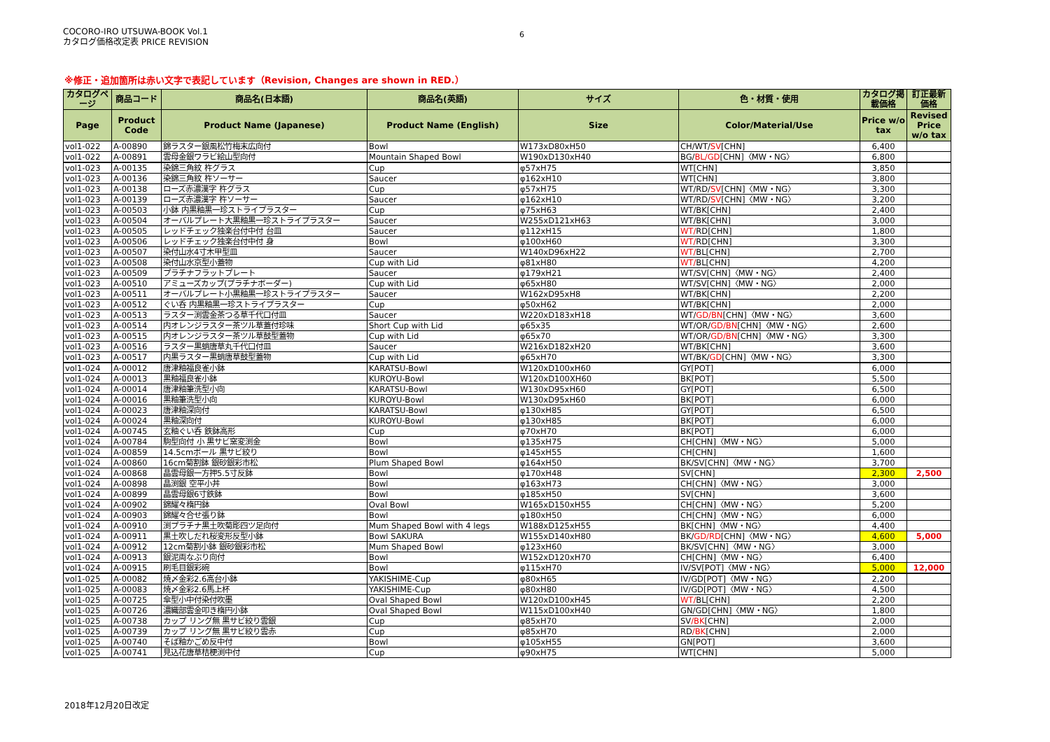COCORO-IRO UTSUWA-BOOK Vol.1
カタログ価格改定表 PRICE REVISION
6
※修正・追加箇所は赤い文字で表記しています（Revision, Changes are shown in RED.）
| カタログページ | 商品コード | 商品名(日本語) | 商品名(英語) | サイズ | 色・材質・使用 | カタログ掲載価格 | 訂正最新価格 |
| --- | --- | --- | --- | --- | --- | --- | --- |
| Page | Product Code | Product Name (Japanese) | Product Name (English) | Size | Color/Material/Use | Price w/o tax | Revised Price w/o tax |
| vol1-022 | A-00890 | 錦ラスター銀風松竹梅末広向付 | Bowl | W173xD80xH50 | CH/WT/ SV [CHN] | 6,400 | |
| vol1-022 | A-00891 | 雲母金銀ワラビ絵山型向付 | Mountain Shaped Bowl | W190xD130xH40 | BG/ BL/GD [CHN]〈MW・NG〉 | 6,800 | |
| vol1-023 | A-00135 | 染錦三角紋 杵グラス | Cup | φ57xH75 | WT[CHN] | 3,850 | |
| vol1-023 | A-00136 | 染錦三角紋 杵ソーサー | Saucer | φ162xH10 | WT[CHN] | 3,800 | |
| vol1-023 | A-00138 | ローズ赤濃漢字 杵グラス | Cup | φ57xH75 | WT/RD/ SV [CHN]〈MW・NG〉 | 3,300 | |
| vol1-023 | A-00139 | ローズ赤濃漢字 杵ソーサー | Saucer | φ162xH10 | WT/RD/ SV [CHN]〈MW・NG〉 | 3,200 | |
| vol1-023 | A-00503 | 小鉢 内黒釉黒一珍ストライプラスター | Cup | φ75xH63 | WT/BK[CHN] | 2,400 | |
| vol1-023 | A-00504 | オーバルプレート大黒釉黒一珍ストライプラスター | Saucer | W255xD121xH63 | WT/BK[CHN] | 3,000 | |
| vol1-023 | A-00505 | レッドチェック独楽台付中付 台皿 | Saucer | φ112xH15 | WT/ RD[CHN] | 1,800 | |
| vol1-023 | A-00506 | レッドチェック独楽台付中付 身 | Bowl | φ100xH60 | WT/ RD[CHN] | 3,300 | |
| vol1-023 | A-00507 | 染付山水4寸木甲型皿 | Saucer | W140xD96xH22 | WT/ BL[CHN] | 2,700 | |
| vol1-023 | A-00508 | 染付山水京型小蓋物 | Cup with Lid | φ81xH80 | WT/ BL[CHN] | 4,200 | |
| vol1-023 | A-00509 | プラチナフラットプレート | Saucer | φ179xH21 | WT/SV[CHN]〈MW・NG〉 | 2,400 | |
| vol1-023 | A-00510 | アミューズカップ(プラチナボーダー) | Cup with Lid | φ65xH80 | WT/SV[CHN]〈MW・NG〉 | 2,000 | |
| vol1-023 | A-00511 | オーバルプレート小黒釉黒一珍ストライプラスター | Saucer | W162xD95xH8 | WT/BK[CHN] | 2,200 | |
| vol1-023 | A-00512 | ぐい呑 内黒釉黒一珍ストライプラスター | Cup | φ50xH62 | WT/BK[CHN] | 2,000 | |
| vol1-023 | A-00513 | ラスター渕雲金茶つる草千代口付皿 | Saucer | W220xD183xH18 | WT/ GD/BN [CHN]〈MW・NG〉 | 3,600 | |
| vol1-023 | A-00514 | 内オレンジラスター茶ツル草蓋付珍味 | Short Cup with Lid | φ65x35 | WT/OR/ GD/BN [CHN]〈MW・NG〉 | 2,600 | |
| vol1-023 | A-00515 | 内オレンジラスター茶ツル草鼓型蓋物 | Cup with Lid | φ65x70 | WT/OR/ GD/BN [CHN]〈MW・NG〉 | 3,300 | |
| vol1-023 | A-00516 | ラスター黒蛸唐草丸千代口付皿 | Saucer | W216xD182xH20 | WT/BK[CHN] | 3,600 | |
| vol1-023 | A-00517 | 内黒ラスター黒蛸唐草鼓型蓋物 | Cup with Lid | φ65xH70 | WT/BK/ GD [CHN]〈MW・NG〉 | 3,300 | |
| vol1-024 | A-00012 | 唐津釉福良雀小鉢 | KARATSU-Bowl | W120xD100xH60 | GY[POT] | 6,000 | |
| vol1-024 | A-00013 | 黒釉福良雀小鉢 | KUROYU-Bowl | W120xD100XH60 | BK[POT] | 5,500 | |
| vol1-024 | A-00014 | 唐津釉筆洗型小向 | KARATSU-Bowl | W130xD95xH60 | GY[POT] | 6,500 | |
| vol1-024 | A-00016 | 黒釉筆洗型小向 | KUROYU-Bowl | W130xD95xH60 | BK[POT] | 6,000 | |
| vol1-024 | A-00023 | 唐津釉深向付 | KARATSU-Bowl | φ130xH85 | GY[POT] | 6,500 | |
| vol1-024 | A-00024 | 黒釉深向付 | KUROYU-Bowl | φ130xH85 | BK[POT] | 6,000 | |
| vol1-024 | A-00745 | 玄釉ぐい呑 鉄鉢高形 | Cup | φ70xH70 | BK[POT] | 6,000 | |
| vol1-024 | A-00784 | 駒型向付 小 黒サビ窯変渕金 | Bowl | φ135xH75 | CH[CHN]〈MW・NG〉 | 5,000 | |
| vol1-024 | A-00859 | 14.5cmボール 黒サビ絞り | Bowl | φ145xH55 | CH[CHN] | 1,600 | |
| vol1-024 | A-00860 | 16cm菊割鉢 銀砂銀彩市松 | Plum Shaped Bowl | φ164xH50 | BK/SV[CHN]〈MW・NG〉 | 3,700 | |
| vol1-024 | A-00868 | 晶雲母銀一方押5.5寸反鉢 | Bowl | φ170xH48 | SV[CHN] | 2,300 | 2,500 |
| vol1-024 | A-00898 | 晶渕銀 空平小丼 | Bowl | φ163xH73 | CH[CHN]〈MW・NG〉 | 3,000 | |
| vol1-024 | A-00899 | 晶雲母銀6寸鉄鉢 | Bowl | φ185xH50 | SV[CHN] | 3,600 | |
| vol1-024 | A-00902 | 錦耀々楕円鉢 | Oval Bowl | W165xD150xH55 | CH[CHN]〈MW・NG〉 | 5,200 | |
| vol1-024 | A-00903 | 錦耀々合せ張り鉢 | Bowl | φ180xH50 | CH[CHN]〈MW・NG〉 | 6,000 | |
| vol1-024 | A-00910 | 渕プラチナ黒土吹菊彫四ツ足向付 | Mum Shaped Bowl with 4 legs | W188xD125xH55 | BK[CHN]〈MW・NG〉 | 4,400 | |
| vol1-024 | A-00911 | 黒土吹しだれ桜変形反型小鉢 | Bowl SAKURA | W155xD140xH80 | BK/ GD/RD [CHN]〈MW・NG〉 | 4,600 | 5,000 |
| vol1-024 | A-00912 | 12cm菊割小鉢 銀砂銀彩市松 | Mum Shaped Bowl | φ123xH60 | BK/SV[CHN]〈MW・NG〉 | 3,000 | |
| vol1-024 | A-00913 | 銀泥両なぶり向付 | Bowl | W152xD120xH70 | CH[CHN]〈MW・NG〉 | 6,400 | |
| vol1-024 | A-00915 | 刷毛目銀彩碗 | Bowl | φ115xH70 | IV/SV[POT]〈MW・NG〉 | 5,000 | 12,000 |
| vol1-025 | A-00082 | 焼〆金彩2.6高台小鉢 | YAKISHIME-Cup | φ80xH65 | IV/GD[POT]〈MW・NG〉 | 2,200 | |
| vol1-025 | A-00083 | 焼〆金彩2.6馬上杯 | YAKISHIME-Cup | φ80xH80 | IV/GD[POT]〈MW・NG〉 | 4,500 | |
| vol1-025 | A-00725 | 傘型小中付染付吹墨 | Oval Shaped Bowl | W120xD100xH45 | WT/ BL[CHN] | 2,200 | |
| vol1-025 | A-00726 | 濃織部雲金叩き楕円小鉢 | Oval Shaped Bowl | W115xD100xH40 | GN/GD[CHN]〈MW・NG〉 | 1,800 | |
| vol1-025 | A-00738 | カップ リング無 黒サビ絞り雲銀 | Cup | φ85xH70 | SV /BK [CHN] | 2,000 | |
| vol1-025 | A-00739 | カップ リング無 黒サビ絞り雲赤 | Cup | φ85xH70 | RD /BK [CHN] | 2,000 | |
| vol1-025 | A-00740 | そば釉かごめ反中付 | Bowl | φ105xH55 | GN[POT] | 3,600 | |
| vol1-025 | A-00741 | 見込花唐草桔梗渕中付 | Cup | φ90xH75 | WT[CHN] | 5,000 | |
2018年12月20日改定